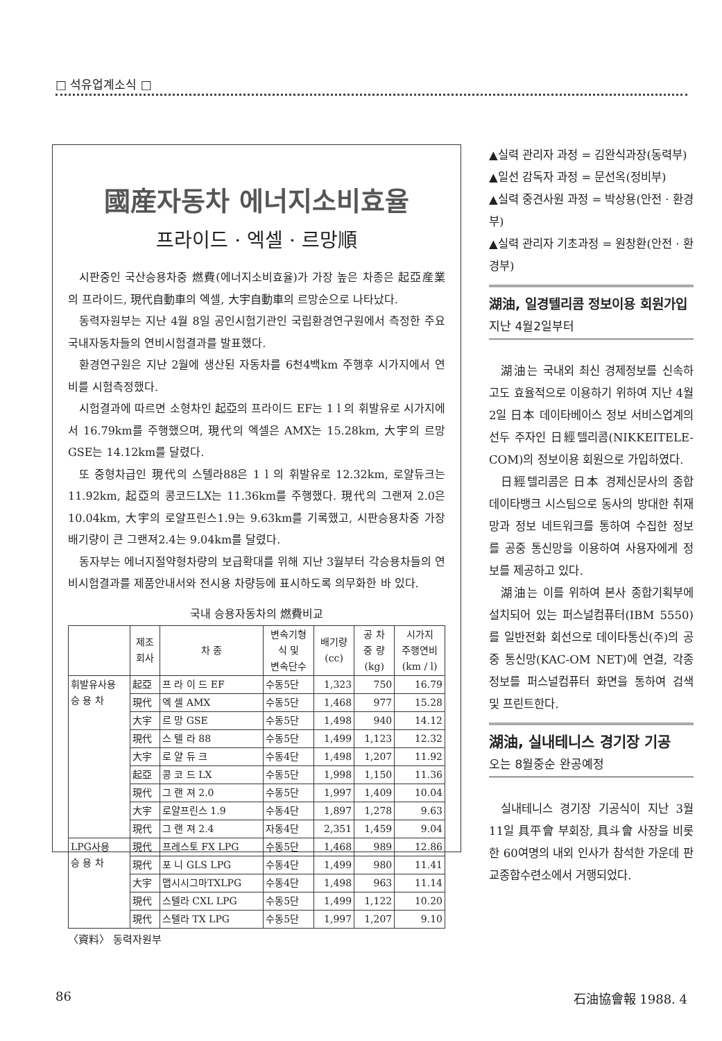□ 석유업계소식 □
國産자동차 에너지소비효율
프라이드 · 엑셀 · 르망順
시판중인 국산승용차중 燃費(에너지소비효율)가 가장 높은 차종은 起亞産業의 프라이드, 現代自動車의 엑셀, 大宇自動車의 르망순으로 나타났다.
동력자원부는 지난 4월 8일 공인시험기관인 국립환경연구원에서 측정한 주요 국내자동차들의 연비시험결과를 발표했다.
환경연구원은 지난 2월에 생산된 자동차를 6천4백km 주행후 시가지에서 연비를 시험측정했다.
시험결과에 따르면 소형차인 起亞의 프라이드 EF는 1 l 의 휘발유로 시가지에서 16.79km를 주행했으며, 現代의 엑셀은 AMX는 15.28km, 大宇의 르망GSE는 14.12km를 달렸다.
또 중형차급인 現代의 스텔라88은 1 l 의 휘발유로 12.32km, 로얄듀크는 11.92km, 起亞의 콩코드LX는 11.36km를 주행했다. 現代의 그랜져 2.0은 10.04km, 大宇의 로얄프린스1.9는 9.63km를 기록했고, 시판승용차중 가장 배기량이 큰 그랜져2.4는 9.04km를 달렸다.
동자부는 에너지절약형차량의 보급확대를 위해 지난 3월부터 각승용차들의 연비시험결과를 제품안내서와 전시용 차량등에 표시하도록 의무화한 바 있다.
국내 승용자동차의 燃費비교
| | 제조 회사 | 차 종 | 변속기형 식 및 변속단수 | 배기량 (cc) | 공 차 중 량 (kg) | 시가지 주행연비 (km / l) |
| --- | --- | --- | --- | --- | --- | --- |
| 휘발유사용 승 용 차 | 起亞 | 프 라 이 드 EF | 수동5단 | 1,323 | 750 | 16.79 |
| | 現代 | 엑 셀 AMX | 수동5단 | 1,468 | 977 | 15.28 |
| | 大宇 | 르 망 GSE | 수동5단 | 1,498 | 940 | 14.12 |
| | 現代 | 스 텔 라 88 | 수동5단 | 1,499 | 1,123 | 12.32 |
| | 大宇 | 로 얄 듀 크 | 수동4단 | 1,498 | 1,207 | 11.92 |
| | 起亞 | 콩 코 드 LX | 수동5단 | 1,998 | 1,150 | 11.36 |
| | 現代 | 그 랜 져 2.0 | 수동5단 | 1,997 | 1,409 | 10.04 |
| | 大宇 | 로얄프린스 1.9 | 수동4단 | 1,897 | 1,278 | 9.63 |
| | 現代 | 그 랜 져 2.4 | 자동4단 | 2,351 | 1,459 | 9.04 |
| LPG사용 승 용 차 | 現代 | 프레스토 FX LPG | 수동5단 | 1,468 | 989 | 12.86 |
| | 現代 | 포 니 GLS LPG | 수동4단 | 1,499 | 980 | 11.41 |
| | 大宇 | 맵시시그마TXLPG | 수동4단 | 1,498 | 963 | 11.14 |
| | 現代 | 스텔라 CXL LPG | 수동5단 | 1,499 | 1,122 | 10.20 |
| | 現代 | 스텔라 TX LPG | 수동5단 | 1,997 | 1,207 | 9.10 |
〈資料〉 동력자원부
▲실력 관리자 과정 = 김완식과장(동력부)
▲일선 감독자 과정 = 문선옥(정비부)
▲실력 중견사원 과정 = 박상용(안전 · 환경부)
▲실력 관리자 기초과정 = 원창환(안전 · 환경부)
湖油, 일경텔리콤 정보이용 회원가입
지난 4월2일부터
湖油는 국내외 최신 경제정보를 신속하고도 효율적으로 이용하기 위하여 지난 4월 2일 日本 데이타베이스 정보 서비스업계의 선두 주자인 日經텔리콤(NIKKEITELE-COM)의 정보이용 회원으로 가입하였다.
日經텔리콤은 日本 경제신문사의 종합데이타뱅크 시스팀으로 동사의 방대한 취재망과 정보 네트워크를 통하여 수집한 정보를 공중 통신망을 이용하여 사용자에게 정보를 제공하고 있다.
湖油는 이를 위하여 본사 종합기획부에 설치되어 있는 퍼스널컴퓨터(IBM 5550)를 일반전화 회선으로 데이타통신(주)의 공중 통신망(KAC-OM NET)에 연결, 각종 정보를 퍼스널컴퓨터 화면을 통하여 검색 및 프린트한다.
湖油, 실내테니스 경기장 기공
오는 8월중순 완공예정
실내테니스 경기장 기공식이 지난 3월 11일 具平會 부회장, 具斗會 사장을 비롯한 60여명의 내외 인사가 참석한 가운데 판교종합수련소에서 거행되었다.
86 石油協會報 1988. 4